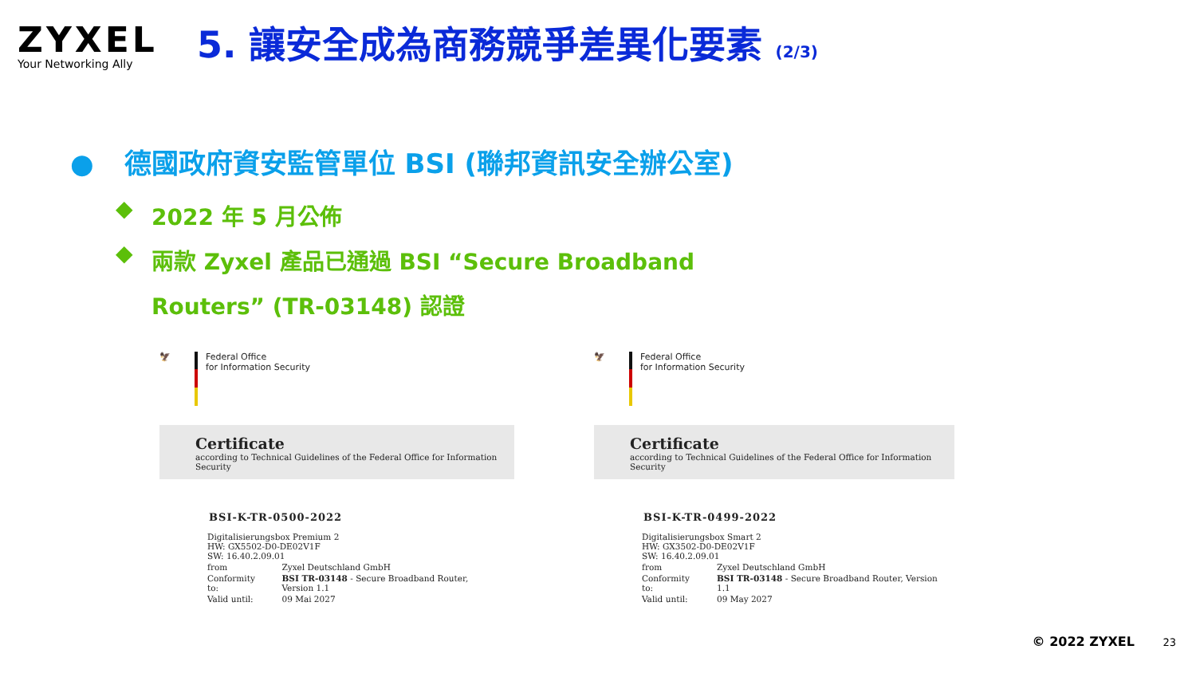ZYXEL
Your Networking Ally
5. 讓安全成為商務競爭差異化要素 (2/3)
● 德國政府資安監管單位 BSI (聯邦資訊安全辦公室)
◆
2022 年 5 月公佈
◆
兩款 Zyxel 產品已通過 BSI “Secure Broadband
Routers” (TR-03148) 認證
🦅 Federal Office
for Information Security
Certificate
according to Technical Guidelines of the Federal Office for Information Security
BSI-K-TR-0500-2022
| Digitalisierungsbox Premium 2 HW: GX5502-D0-DE02V1F SW: 16.40.2.09.01 | |
| from | Zyxel Deutschland GmbH |
| Conformity to: | BSI TR-03148 - Secure Broadband Router, Version 1.1 |
| Valid until: | 09 Mai 2027 |
🦅 Federal Office
for Information Security
Certificate
according to Technical Guidelines of the Federal Office for Information Security
BSI-K-TR-0499-2022
| Digitalisierungsbox Smart 2 HW: GX3502-D0-DE02V1F SW: 16.40.2.09.01 | |
| from | Zyxel Deutschland GmbH |
| Conformity to: | BSI TR-03148 - Secure Broadband Router, Version 1.1 |
| Valid until: | 09 May 2027 |
© 2022 ZYXEL 23